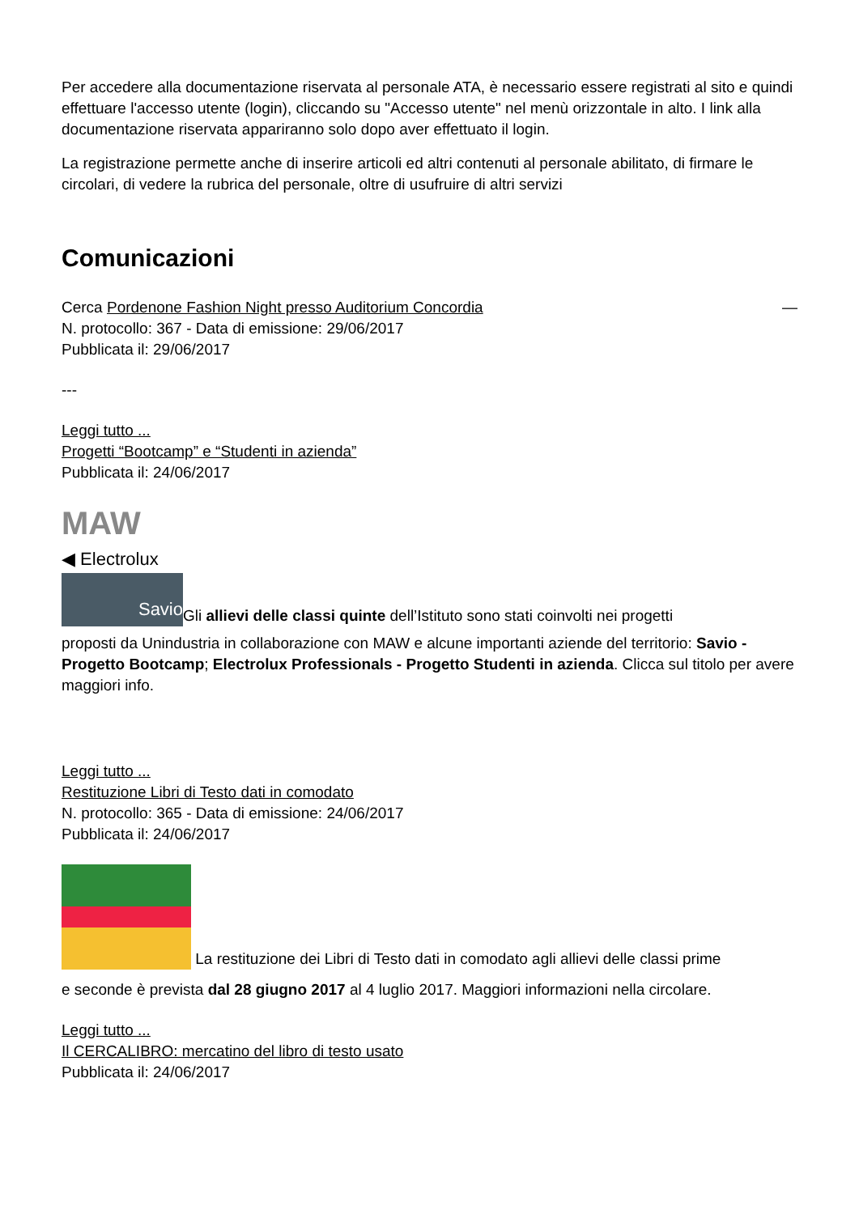Per accedere alla documentazione riservata al personale ATA, è necessario essere registrati al sito e quindi effettuare l'accesso utente (login), cliccando su "Accesso utente" nel menù orizzontale in alto. I link alla documentazione riservata appariranno solo dopo aver effettuato il login.
La registrazione permette anche di inserire articoli ed altri contenuti al personale abilitato, di firmare le circolari, di vedere la rubrica del personale, oltre di usufruire di altri servizi
Comunicazioni
Cerca Pordenone Fashion Night presso Auditorium Concordia —
N. protocollo: 367 - Data di emissione: 29/06/2017
Pubblicata il: 29/06/2017
---
Leggi tutto ...
Progetti “Bootcamp” e “Studenti in azienda”
Pubblicata il: 24/06/2017
MAW
◀ Electrolux
Savio Gli allievi delle classi quinte dell’Istituto sono stati coinvolti nei progetti
proposti da Unindustria in collaborazione con MAW e alcune importanti aziende del territorio: Savio - Progetto Bootcamp; Electrolux Professionals - Progetto Studenti in azienda. Clicca sul titolo per avere maggiori info.
Leggi tutto ...
Restituzione Libri di Testo dati in comodato
N. protocollo: 365 - Data di emissione: 24/06/2017
Pubblicata il: 24/06/2017
La restituzione dei Libri di Testo dati in comodato agli allievi delle classi prime
e seconde è prevista dal 28 giugno 2017 al 4 luglio 2017. Maggiori informazioni nella circolare.
Leggi tutto ...
Il CERCALIBRO: mercatino del libro di testo usato
Pubblicata il: 24/06/2017